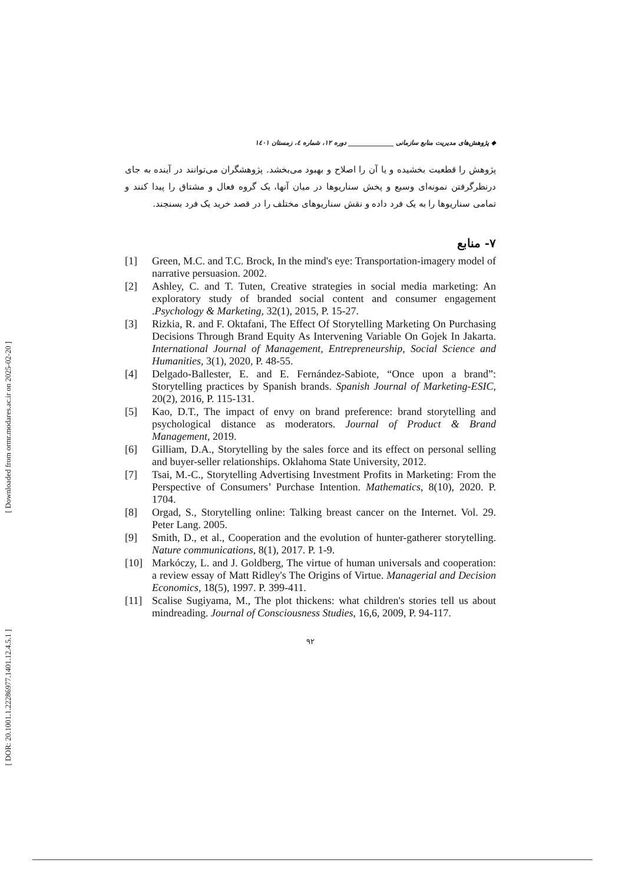[ Downloaded from ormr.modares.ac.ir on 2025-02-20 ]
[ DOR: 20.1001.1.22286977.1401.12.4.5.1 ]
◆ پژوهش‌های مدیریت منابع سازمانی ______________ دوره ۱۲، شماره ٤، زمستان ۱٤۰۱
پژوهش را قطعیت بخشیده و یا آن را اصلاح و بهبود می‌بخشد. پژوهشگران می‌توانند در آینده به جای درنظرگرفتن نمونه‌ای وسیع و پخش سناریوها در میان آنها، یک گروه فعال و مشتاق را پیدا کنند و تمامی سناریوها را به یک فرد داده و نقش سناریوهای مختلف را در قصد خرید یک فرد بسنجند.
۷- منابع
[1] Green, M.C. and T.C. Brock, In the mind's eye: Transportation-imagery model of narrative persuasion. 2002.
[2] Ashley, C. and T. Tuten, Creative strategies in social media marketing: An exploratory study of branded social content and consumer engagement .Psychology & Marketing, 32(1), 2015, P. 15-27.
[3] Rizkia, R. and F. Oktafani, The Effect Of Storytelling Marketing On Purchasing Decisions Through Brand Equity As Intervening Variable On Gojek In Jakarta. International Journal of Management, Entrepreneurship, Social Science and Humanities, 3(1), 2020, P. 48-55.
[4] Delgado-Ballester, E. and E. Fernández-Sabiote, “Once upon a brand”: Storytelling practices by Spanish brands. Spanish Journal of Marketing-ESIC, 20(2), 2016, P. 115-131.
[5] Kao, D.T., The impact of envy on brand preference: brand storytelling and psychological distance as moderators. Journal of Product & Brand Management, 2019.
[6] Gilliam, D.A., Storytelling by the sales force and its effect on personal selling and buyer-seller relationships. Oklahoma State University, 2012.
[7] Tsai, M.-C., Storytelling Advertising Investment Profits in Marketing: From the Perspective of Consumers’ Purchase Intention. Mathematics, 8(10), 2020. P. 1704.
[8] Orgad, S., Storytelling online: Talking breast cancer on the Internet. Vol. 29. Peter Lang. 2005.
[9] Smith, D., et al., Cooperation and the evolution of hunter-gatherer storytelling. Nature communications, 8(1), 2017. P. 1-9.
[10] Markóczy, L. and J. Goldberg, The virtue of human universals and cooperation: a review essay of Matt Ridley's The Origins of Virtue. Managerial and Decision Economics, 18(5), 1997. P. 399-411.
[11] Scalise Sugiyama, M., The plot thickens: what children's stories tell us about mindreading. Journal of Consciousness Studies, 16,6, 2009, P. 94-117.
۹۲